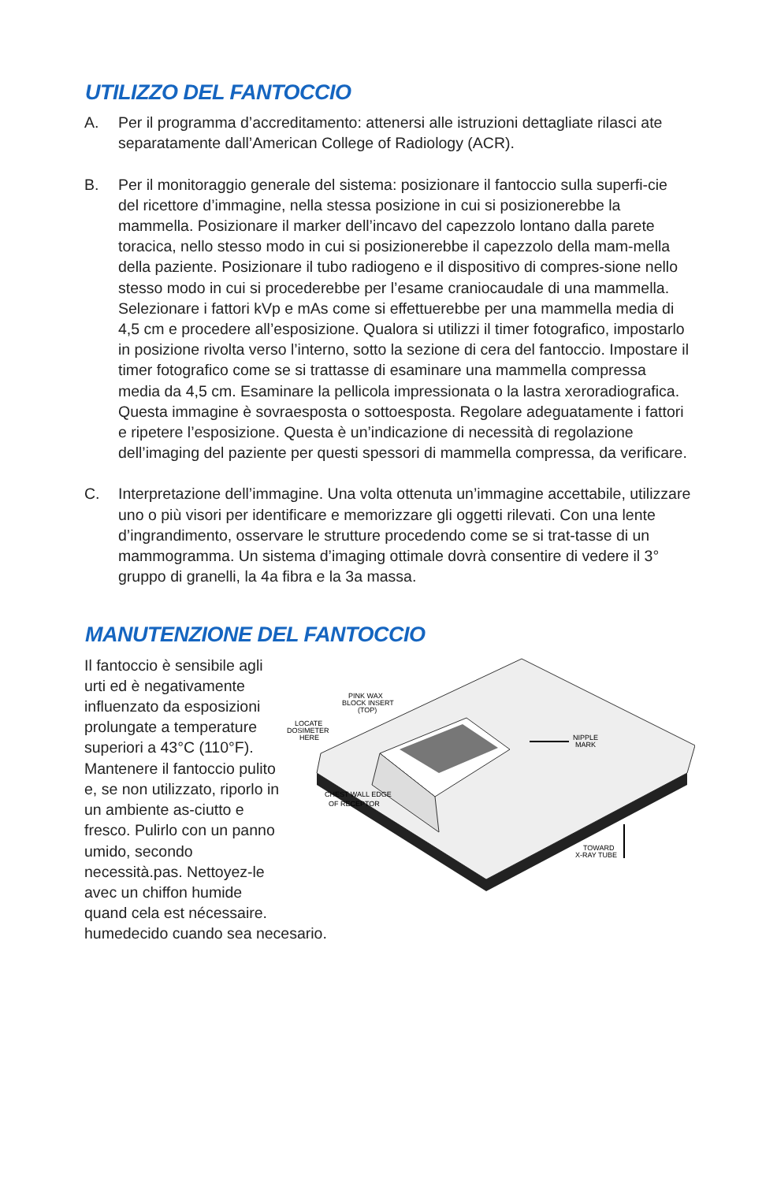UTILIZZO DEL FANTOCCIO
A. Per il programma d’accreditamento: attenersi alle istruzioni dettagliate rilasci ate separatamente dall’American College of Radiology (ACR).
B. Per il monitoraggio generale del sistema: posizionare il fantoccio sulla superfi-cie del ricettore d’immagine, nella stessa posizione in cui si posizionerebbe la mammella. Posizionare il marker dell’incavo del capezzolo lontano dalla parete toracica, nello stesso modo in cui si posizionerebbe il capezzolo della mam-mella della paziente. Posizionare il tubo radiogeno e il dispositivo di compres-sione nello stesso modo in cui si procederebbe per l’esame craniocaudale di una mammella. Selezionare i fattori kVp e mAs come si effettuerebbe per una mammella media di 4,5 cm e procedere all’esposizione. Qualora si utilizzi il timer fotografico, impostarlo in posizione rivolta verso l’interno, sotto la sezione di cera del fantoccio. Impostare il timer fotografico come se si trattasse di esaminare una mammella compressa media da 4,5 cm. Esaminare la pellicola impressionata o la lastra xeroradiografica. Questa immagine è sovraesposta o sottoesposta. Regolare adeguatamente i fattori e ripetere l’esposizione. Questa è un’indicazione di necessità di regolazione dell’imaging del paziente per questi spessori di mammella compressa, da verificare.
C. Interpretazione dell’immagine. Una volta ottenuta un’immagine accettabile, utilizzare uno o più visori per identificare e memorizzare gli oggetti rilevati. Con una lente d’ingrandimento, osservare le strutture procedendo come se si trat-tasse di un mammogramma. Un sistema d’imaging ottimale dovrà consentire di vedere il 3° gruppo di granelli, la 4a fibra e la 3a massa.
MANUTENZIONE DEL FANTOCCIO
Il fantoccio è sensibile agli urti ed è negativamente influenzato da esposizioni prolungate a temperature superiori a 43°C (110°F). Mantenere il fantoccio pulito e, se non utilizzato, riporlo in un ambiente as-ciutto e fresco. Pulirlo con un panno umido, secondo necessità.pas. Nettoyez-le avec un chiffon humide quand cela est nécessaire.
PINK WAX
BLOCK INSERT
(TOP)
LOCATE
DOSIMETER
HERE
NIPPLE
MARK
CHEST WALL EDGE
OF RECEPTOR
TOWARD
X-RAY TUBE
humedecido cuando sea necesario.